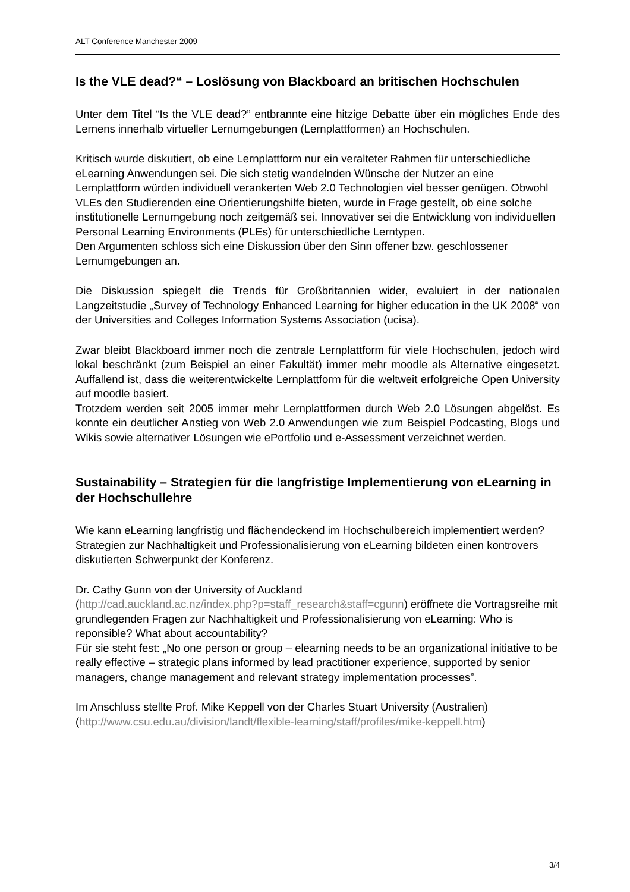ALT Conference Manchester 2009
Is the VLE dead?“ – Loslösung von Blackboard an britischen Hochschulen
Unter dem Titel “Is the VLE dead?” entbrannte eine hitzige Debatte über ein mögliches Ende des Lernens innerhalb virtueller Lernumgebungen (Lernplattformen) an Hochschulen.
Kritisch wurde diskutiert, ob eine Lernplattform nur ein veralteter Rahmen für unterschiedliche eLearning Anwendungen sei. Die sich stetig wandelnden Wünsche der Nutzer an eine Lernplattform würden individuell verankerten Web 2.0 Technologien viel besser genügen. Obwohl VLEs den Studierenden eine Orientierungshilfe bieten, wurde in Frage gestellt, ob eine solche institutionelle Lernumgebung noch zeitgemäß sei. Innovativer sei die Entwicklung von individuellen Personal Learning Environments (PLEs) für unterschiedliche Lerntypen.
Den Argumenten schloss sich eine Diskussion über den Sinn offener bzw. geschlossener Lernumgebungen an.
Die Diskussion spiegelt die Trends für Großbritannien wider, evaluiert in der nationalen Langzeitstudie „Survey of Technology Enhanced Learning for higher education in the UK 2008“ von der Universities and Colleges Information Systems Association (ucisa).
Zwar bleibt Blackboard immer noch die zentrale Lernplattform für viele Hochschulen, jedoch wird lokal beschränkt (zum Beispiel an einer Fakultät) immer mehr moodle als Alternative eingesetzt. Auffallend ist, dass die weiterentwickelte Lernplattform für die weltweit erfolgreiche Open University auf moodle basiert.
Trotzdem werden seit 2005 immer mehr Lernplattformen durch Web 2.0 Lösungen abgelöst. Es konnte ein deutlicher Anstieg von Web 2.0 Anwendungen wie zum Beispiel Podcasting, Blogs und Wikis sowie alternativer Lösungen wie ePortfolio und e-Assessment verzeichnet werden.
Sustainability – Strategien für die langfristige Implementierung von eLearning in der Hochschullehre
Wie kann eLearning langfristig und flächendeckend im Hochschulbereich implementiert werden? Strategien zur Nachhaltigkeit und Professionalisierung von eLearning bildeten einen kontrovers diskutierten Schwerpunkt der Konferenz.
Dr. Cathy Gunn von der University of Auckland
(http://cad.auckland.ac.nz/index.php?p=staff_research&staff=cgunn) eröffnete die Vortragsreihe mit grundlegenden Fragen zur Nachhaltigkeit und Professionalisierung von eLearning: Who is reponsible? What about accountability?
Für sie steht fest: „No one person or group – elearning needs to be an organizational initiative to be really effective – strategic plans informed by lead practitioner experience, supported by senior managers, change management and relevant strategy implementation processes”.
Im Anschluss stellte Prof. Mike Keppell von der Charles Stuart University (Australien) (http://www.csu.edu.au/division/landt/flexible-learning/staff/profiles/mike-keppell.htm)
3/4